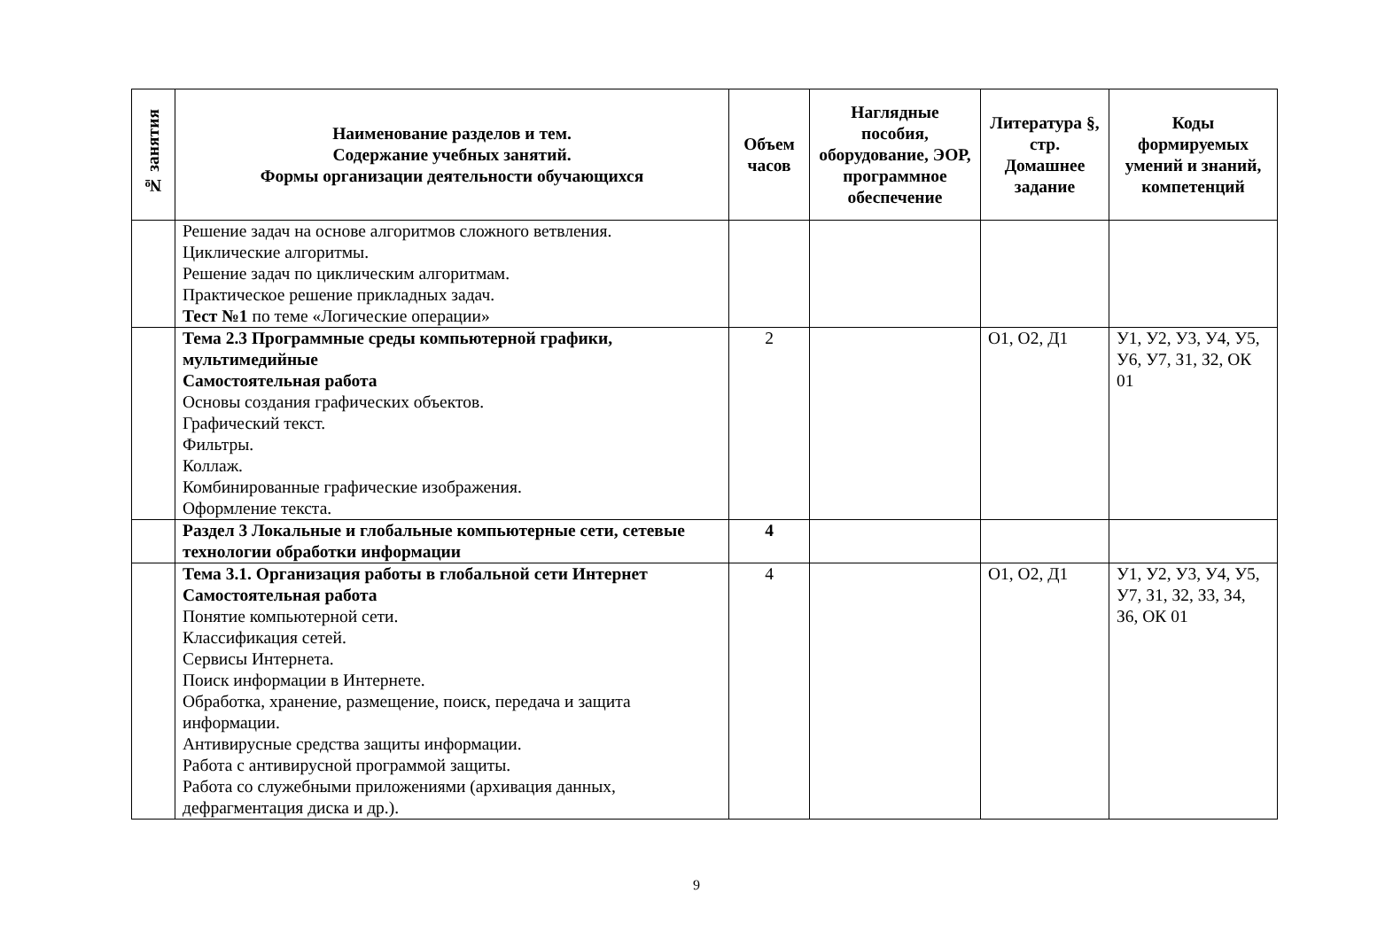| № занятия | Наименование разделов и тем. Содержание учебных занятий. Формы организации деятельности обучающихся | Объем часов | Наглядные пособия, оборудование, ЭОР, программное обеспечение | Литература §, стр. Домашнее задание | Коды формируемых умений и знаний, компетенций |
| --- | --- | --- | --- | --- | --- |
| | Решение задач на основе алгоритмов сложного ветвления. Циклические алгоритмы. Решение задач по циклическим алгоритмам. Практическое решение прикладных задач. Тест №1 по теме «Логические операции» | | | | |
| | Тема 2.3 Программные среды компьютерной графики, мультимедийные Самостоятельная работа Основы создания графических объектов. Графический текст. Фильтры. Коллаж. Комбинированные графические изображения. Оформление текста. | 2 | | О1, О2, Д1 | У1, У2, У3, У4, У5, У6, У7, З1, З2, ОК 01 |
| | Раздел 3 Локальные и глобальные компьютерные сети, сетевые технологии обработки информации | 4 | | | |
| | Тема 3.1. Организация работы в глобальной сети Интернет Самостоятельная работа Понятие компьютерной сети. Классификация сетей. Сервисы Интернета. Поиск информации в Интернете. Обработка, хранение, размещение, поиск, передача и защита информации. Антивирусные средства защиты информации. Работа с антивирусной программой защиты. Работа со служебными приложениями (архивация данных, дефрагментация диска и др.). | 4 | | О1, О2, Д1 | У1, У2, У3, У4, У5, У7, З1, З2, З3, З4, З6, ОК 01 |
9